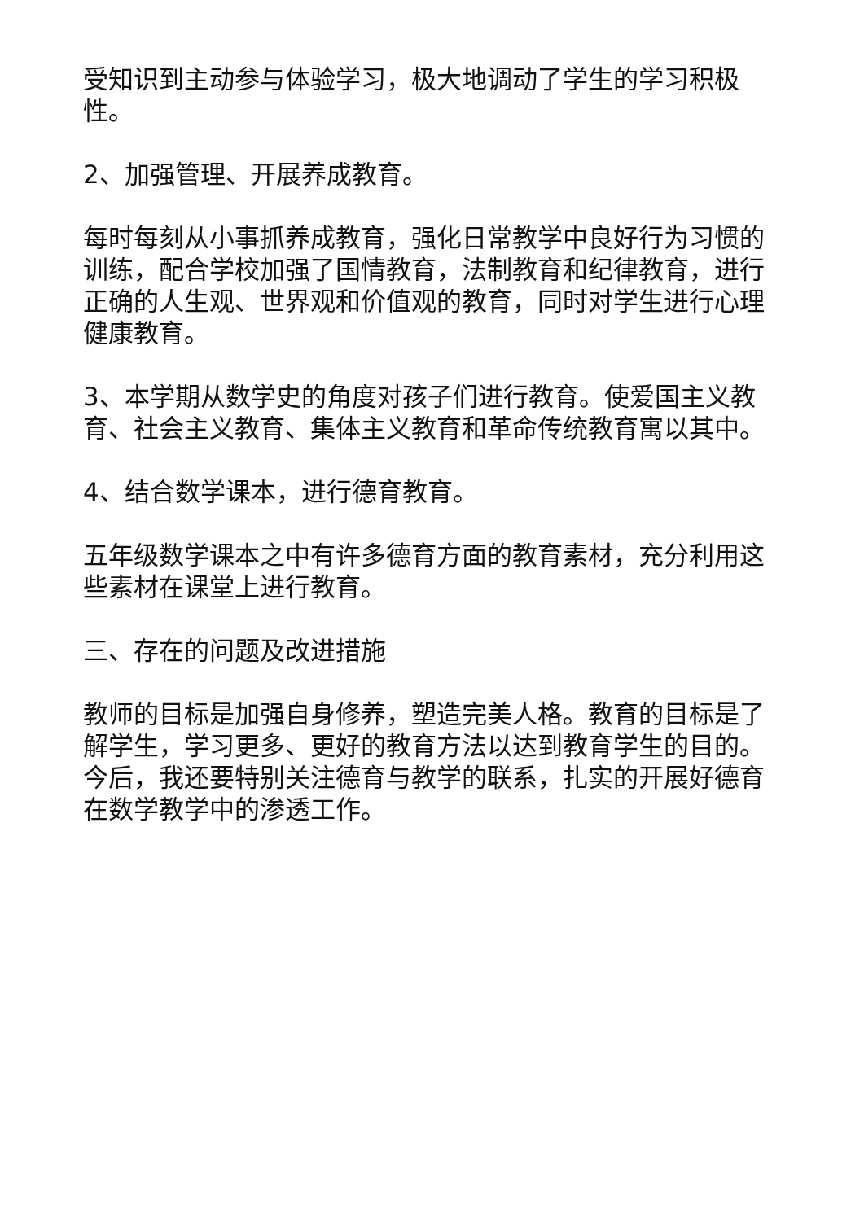受知识到主动参与体验学习，极大地调动了学生的学习积极性。
2、加强管理、开展养成教育。
每时每刻从小事抓养成教育，强化日常教学中良好行为习惯的训练，配合学校加强了国情教育，法制教育和纪律教育，进行正确的人生观、世界观和价值观的教育，同时对学生进行心理健康教育。
3、本学期从数学史的角度对孩子们进行教育。使爱国主义教育、社会主义教育、集体主义教育和革命传统教育寓以其中。
4、结合数学课本，进行德育教育。
五年级数学课本之中有许多德育方面的教育素材，充分利用这些素材在课堂上进行教育。
三、存在的问题及改进措施
教师的目标是加强自身修养，塑造完美人格。教育的目标是了解学生，学习更多、更好的教育方法以达到教育学生的目的。今后，我还要特别关注德育与教学的联系，扎实的开展好德育在数学教学中的渗透工作。